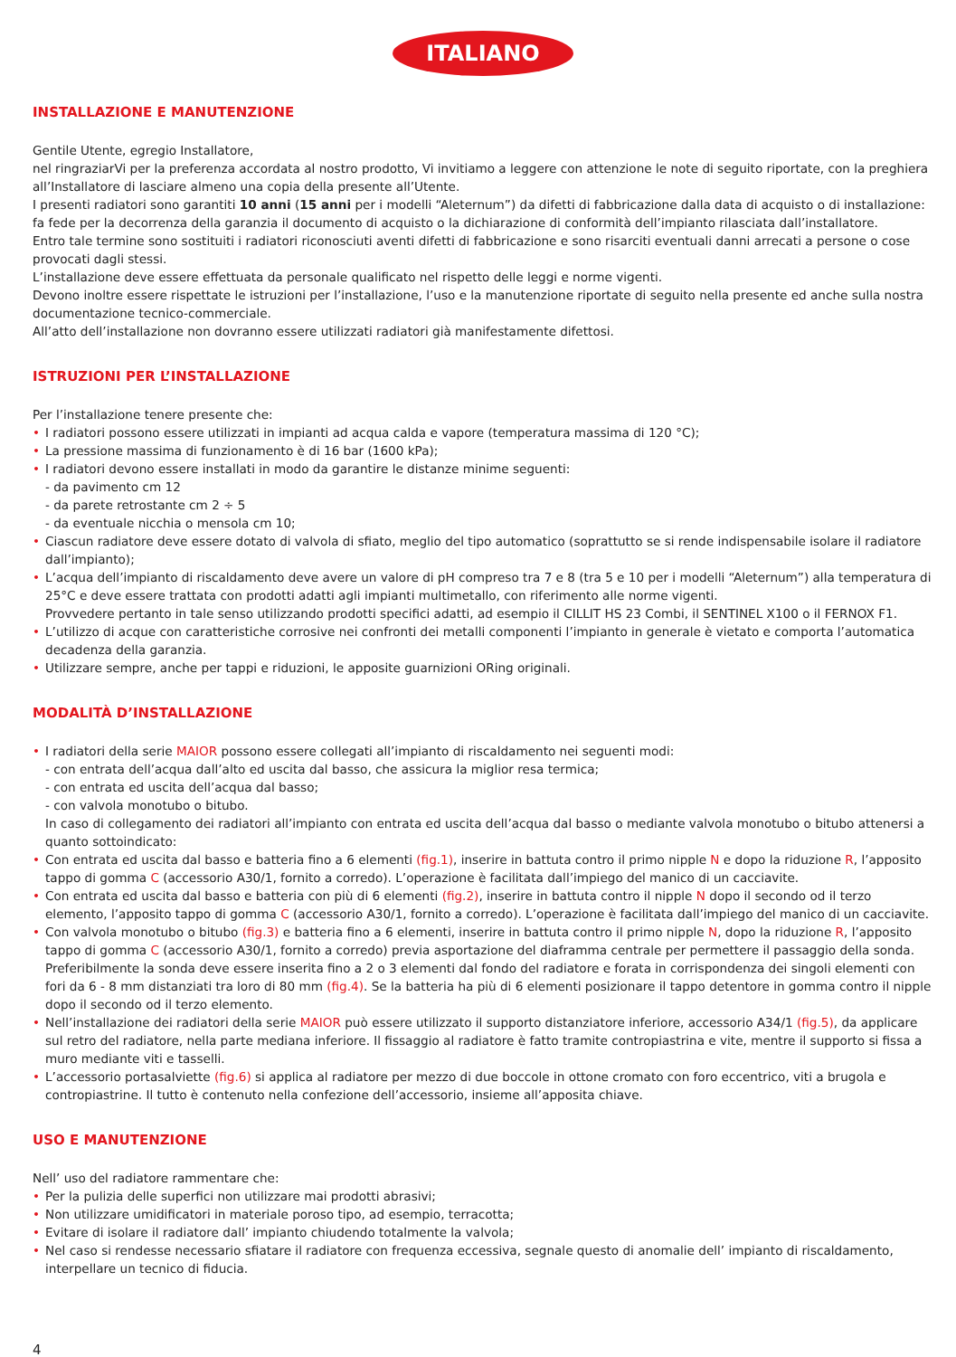ITALIANO
INSTALLAZIONE E MANUTENZIONE
Gentile Utente, egregio Installatore,
nel ringraziarVi per la preferenza accordata al nostro prodotto, Vi invitiamo a leggere con attenzione le note di seguito riportate, con la preghiera all’Installatore di lasciare almeno una copia della presente all’Utente.
I presenti radiatori sono garantiti 10 anni (15 anni per i modelli “Aleternum”) da difetti di fabbricazione dalla data di acquisto o di installazione: fa fede per la decorrenza della garanzia il documento di acquisto o la dichiarazione di conformità dell’impianto rilasciata dall’installatore.
Entro tale termine sono sostituiti i radiatori riconosciuti aventi difetti di fabbricazione e sono risarciti eventuali danni arrecati a persone o cose provocati dagli stessi.
L’installazione deve essere effettuata da personale qualificato nel rispetto delle leggi e norme vigenti.
Devono inoltre essere rispettate le istruzioni per l’installazione, l’uso e la manutenzione riportate di seguito nella presente ed anche sulla nostra documentazione tecnico-commerciale.
All’atto dell’installazione non dovranno essere utilizzati radiatori già manifestamente difettosi.
ISTRUZIONI PER L’INSTALLAZIONE
Per l’installazione tenere presente che:
• I radiatori possono essere utilizzati in impianti ad acqua calda e vapore (temperatura massima di 120 °C);
• La pressione massima di funzionamento è di 16 bar (1600 kPa);
• I radiatori devono essere installati in modo da garantire le distanze minime seguenti:
- da pavimento cm 12
- da parete retrostante cm 2 ÷ 5
- da eventuale nicchia o mensola cm 10;
• Ciascun radiatore deve essere dotato di valvola di sfiato, meglio del tipo automatico (soprattutto se si rende indispensabile isolare il radiatore dall’impianto);
• L’acqua dell’impianto di riscaldamento deve avere un valore di pH compreso tra 7 e 8 (tra 5 e 10 per i modelli “Aleternum”) alla temperatura di 25°C e deve essere trattata con prodotti adatti agli impianti multimetallo, con riferimento alle norme vigenti.
Provvedere pertanto in tale senso utilizzando prodotti specifici adatti, ad esempio il CILLIT HS 23 Combi, il SENTINEL X100 o il FERNOX F1.
• L’utilizzo di acque con caratteristiche corrosive nei confronti dei metalli componenti l’impianto in generale è vietato e comporta l’automatica decadenza della garanzia.
• Utilizzare sempre, anche per tappi e riduzioni, le apposite guarnizioni ORing originali.
MODALITÀ D’INSTALLAZIONE
• I radiatori della serie MAIOR possono essere collegati all’impianto di riscaldamento nei seguenti modi:
- con entrata dell’acqua dall’alto ed uscita dal basso, che assicura la miglior resa termica;
- con entrata ed uscita dell’acqua dal basso;
- con valvola monotubo o bitubo.
In caso di collegamento dei radiatori all’impianto con entrata ed uscita dell’acqua dal basso o mediante valvola monotubo o bitubo attenersi a quanto sottoindicato:
• Con entrata ed uscita dal basso e batteria fino a 6 elementi (fig.1), inserire in battuta contro il primo nipple N e dopo la riduzione R, l’apposito tappo di gomma C (accessorio A30/1, fornito a corredo). L’operazione è facilitata dall’impiego del manico di un cacciavite.
• Con entrata ed uscita dal basso e batteria con più di 6 elementi (fig.2), inserire in battuta contro il nipple N dopo il secondo od il terzo elemento, l’apposito tappo di gomma C (accessorio A30/1, fornito a corredo). L’operazione è facilitata dall’impiego del manico di un cacciavite.
• Con valvola monotubo o bitubo (fig.3) e batteria fino a 6 elementi, inserire in battuta contro il primo nipple N, dopo la riduzione R, l’apposito tappo di gomma C (accessorio A30/1, fornito a corredo) previa asportazione del diaframma centrale per permettere il passaggio della sonda. Preferibilmente la sonda deve essere inserita fino a 2 o 3 elementi dal fondo del radiatore e forata in corrispondenza dei singoli elementi con fori da 6 - 8 mm distanziati tra loro di 80 mm (fig.4). Se la batteria ha più di 6 elementi posizionare il tappo detentore in gomma contro il nipple dopo il secondo od il terzo elemento.
• Nell’installazione dei radiatori della serie MAIOR può essere utilizzato il supporto distanziatore inferiore, accessorio A34/1 (fig.5), da applicare sul retro del radiatore, nella parte mediana inferiore. Il fissaggio al radiatore è fatto tramite contropiastrina e vite, mentre il supporto si fissa a muro mediante viti e tasselli.
• L’accessorio portasalviette (fig.6) si applica al radiatore per mezzo di due boccole in ottone cromato con foro eccentrico, viti a brugola e contropiastrine. Il tutto è contenuto nella confezione dell’accessorio, insieme all’apposita chiave.
USO E MANUTENZIONE
Nell’ uso del radiatore rammentare che:
• Per la pulizia delle superfici non utilizzare mai prodotti abrasivi;
• Non utilizzare umidificatori in materiale poroso tipo, ad esempio, terracotta;
• Evitare di isolare il radiatore dall’ impianto chiudendo totalmente la valvola;
• Nel caso si rendesse necessario sfiatare il radiatore con frequenza eccessiva, segnale questo di anomalie dell’ impianto di riscaldamento, interpellare un tecnico di fiducia.
4